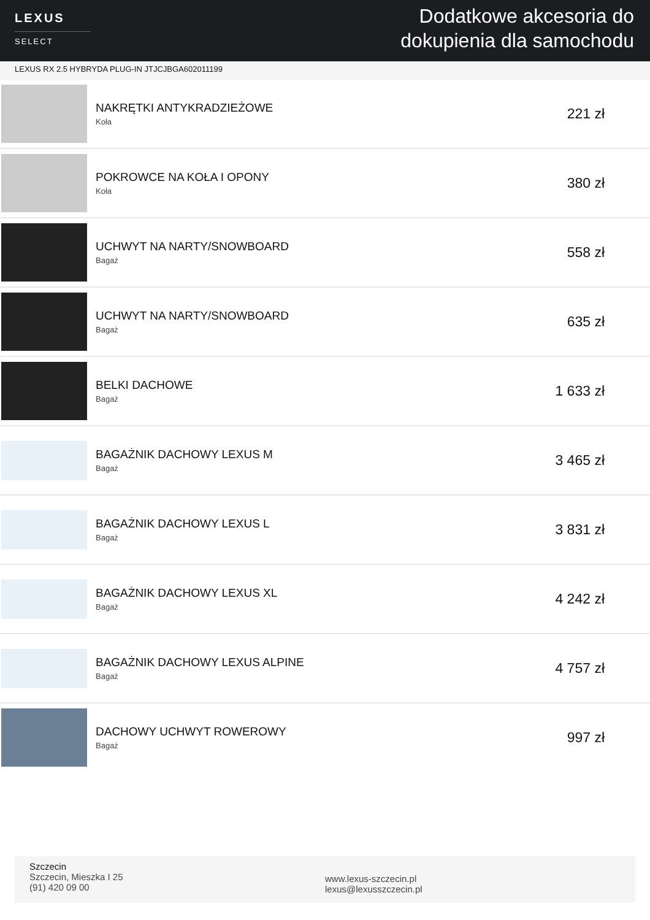LEXUS
SELECT
Dodatkowe akcesoria do
dokupienia dla samochodu
LEXUS RX 2.5 HYBRYDA PLUG-IN JTJCJBGA602011199
NAKRĘTKI ANTYKRADZIEŻOWE
Koła
221 zł
POKROWCE NA KOŁA I OPONY
Koła
380 zł
UCHWYT NA NARTY/SNOWBOARD
Bagaż
558 zł
UCHWYT NA NARTY/SNOWBOARD
Bagaż
635 zł
BELKI DACHOWE
Bagaż
1 633 zł
BAGAŻNIK DACHOWY LEXUS M
Bagaż
3 465 zł
BAGAŻNIK DACHOWY LEXUS L
Bagaż
3 831 zł
BAGAŻNIK DACHOWY LEXUS XL
Bagaż
4 242 zł
BAGAŻNIK DACHOWY LEXUS ALPINE
Bagaż
4 757 zł
DACHOWY UCHWYT ROWEROWY
Bagaż
997 zł
Szczecin
Szczecin, Mieszka I 25
(91) 420 09 00
www.lexus-szczecin.pl
lexus@lexusszczecin.pl